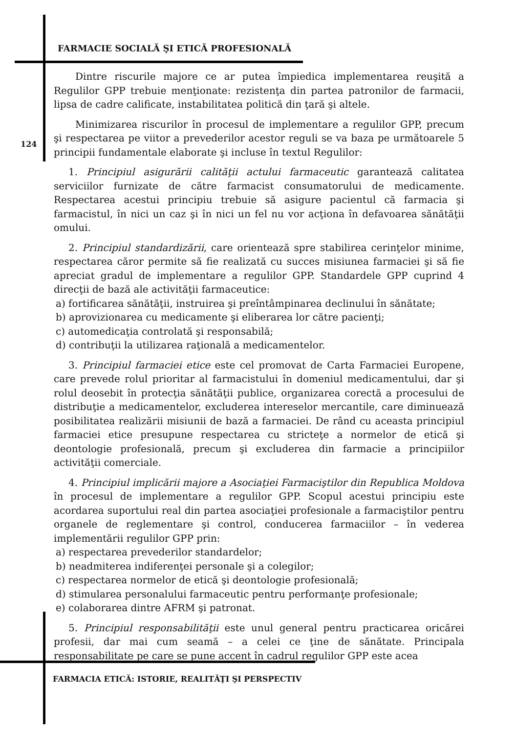FARMACIE SOCIALĂ ŞI ETICĂ PROFESIONALĂ
124
Dintre riscurile majore ce ar putea împiedica implementarea reuşită a Regulilor GPP trebuie menţionate: rezistenţa din partea patronilor de farmacii, lipsa de cadre calificate, instabilitatea politică din ţară şi altele.
Minimizarea riscurilor în procesul de implementare a regulilor GPP, precum şi respectarea pe viitor a prevederilor acestor reguli se va baza pe următoarele 5 principii fundamentale elaborate şi incluse în textul Regulilor:
1. Principiul asigurării calităţii actului farmaceutic garantează calitatea serviciilor furnizate de către farmacist consumatorului de medicamente. Respectarea acestui principiu trebuie să asigure pacientul că farmacia şi farmacistul, în nici un caz şi în nici un fel nu vor acţiona în defavoarea sănătăţii omului.
2. Principiul standardizării, care orientează spre stabilirea cerinţelor minime, respectarea căror permite să fie realizată cu succes misiunea farmaciei şi să fie apreciat gradul de implementare a regulilor GPP. Standardele GPP cuprind 4 direcţii de bază ale activităţii farmaceutice:
a) fortificarea sănătăţii, instruirea şi preîntâmpinarea declinului în sănătate;
b) aprovizionarea cu medicamente şi eliberarea lor către pacienţi;
c) automedicaţia controlată şi responsabilă;
d) contribuţii la utilizarea raţională a medicamentelor.
3. Principiul farmaciei etice este cel promovat de Carta Farmaciei Europene, care prevede rolul prioritar al farmacistului în domeniul medicamentului, dar şi rolul deosebit în protecţia sănătăţii publice, organizarea corectă a procesului de distribuţie a medicamentelor, excluderea intereselor mercantile, care diminuează posibilitatea realizării misiunii de bază a farmaciei. De rând cu aceasta principiul farmaciei etice presupune respectarea cu stricteţe a normelor de etică şi deontologie profesională, precum şi excluderea din farmacie a principiilor activităţii comerciale.
4. Principiul implicării majore a Asociaţiei Farmaciştilor din Republica Moldova în procesul de implementare a regulilor GPP. Scopul acestui principiu este acordarea suportului real din partea asociaţiei profesionale a farmaciştilor pentru organele de reglementare şi control, conducerea farmaciilor – în vederea implementării regulilor GPP prin:
a) respectarea prevederilor standardelor;
b) neadmiterea indiferenţei personale şi a colegilor;
c) respectarea normelor de etică şi deontologie profesională;
d) stimularea personalului farmaceutic pentru performanţe profesionale;
e) colaborarea dintre AFRM şi patronat.
5. Principiul responsabilităţii este unul general pentru practicarea oricărei profesii, dar mai cum seamă – a celei ce ţine de sănătate. Principala responsabilitate pe care se pune accent în cadrul regulilor GPP este acea
FARMACIA ETICĂ: ISTORIE, REALITĂŢI ŞI PERSPECTIV